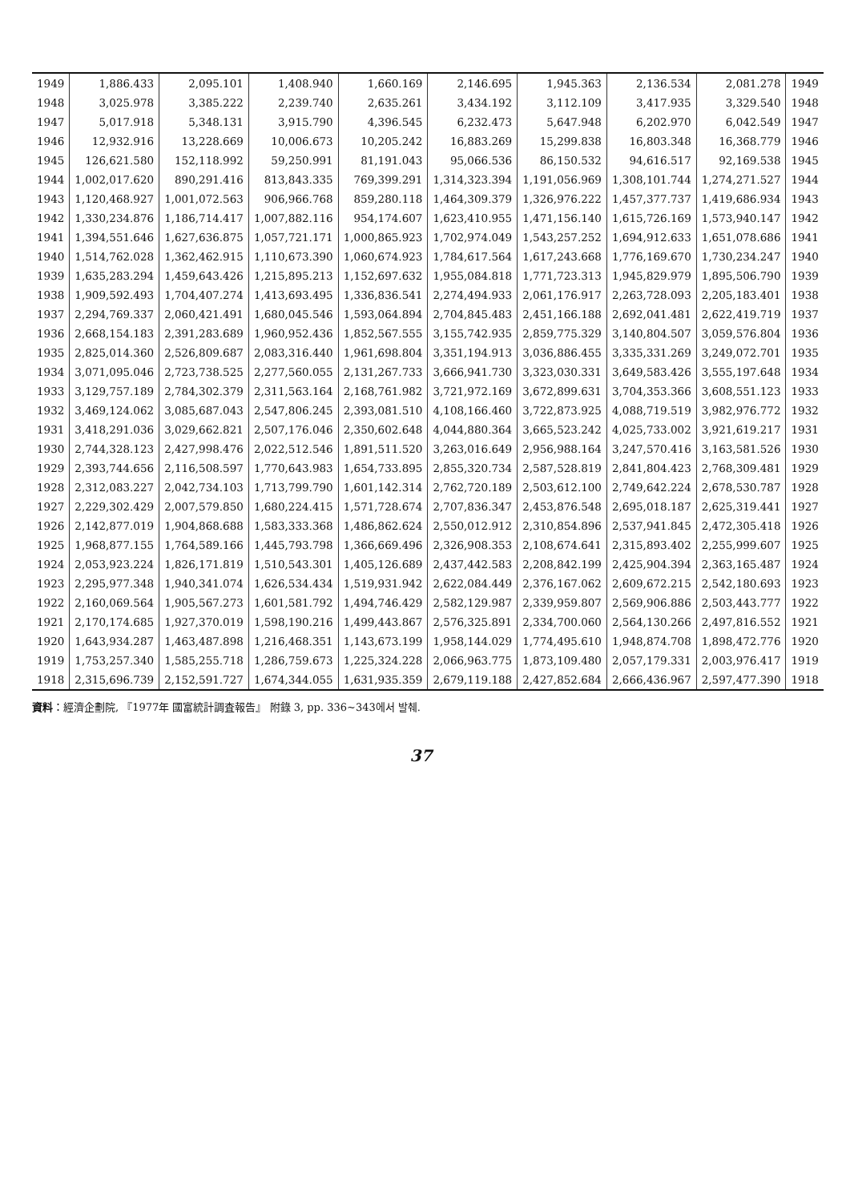| 1949 | 1,886.433 | 2,095.101 | 1,408.940 | 1,660.169 | 2,146.695 | 1,945.363 | 2,136.534 | 2,081.278 | 1949 |
| 1948 | 3,025.978 | 3,385.222 | 2,239.740 | 2,635.261 | 3,434.192 | 3,112.109 | 3,417.935 | 3,329.540 | 1948 |
| 1947 | 5,017.918 | 5,348.131 | 3,915.790 | 4,396.545 | 6,232.473 | 5,647.948 | 6,202.970 | 6,042.549 | 1947 |
| 1946 | 12,932.916 | 13,228.669 | 10,006.673 | 10,205.242 | 16,883.269 | 15,299.838 | 16,803.348 | 16,368.779 | 1946 |
| 1945 | 126,621.580 | 152,118.992 | 59,250.991 | 81,191.043 | 95,066.536 | 86,150.532 | 94,616.517 | 92,169.538 | 1945 |
| 1944 | 1,002,017.620 | 890,291.416 | 813,843.335 | 769,399.291 | 1,314,323.394 | 1,191,056.969 | 1,308,101.744 | 1,274,271.527 | 1944 |
| 1943 | 1,120,468.927 | 1,001,072.563 | 906,966.768 | 859,280.118 | 1,464,309.379 | 1,326,976.222 | 1,457,377.737 | 1,419,686.934 | 1943 |
| 1942 | 1,330,234.876 | 1,186,714.417 | 1,007,882.116 | 954,174.607 | 1,623,410.955 | 1,471,156.140 | 1,615,726.169 | 1,573,940.147 | 1942 |
| 1941 | 1,394,551.646 | 1,627,636.875 | 1,057,721.171 | 1,000,865.923 | 1,702,974.049 | 1,543,257.252 | 1,694,912.633 | 1,651,078.686 | 1941 |
| 1940 | 1,514,762.028 | 1,362,462.915 | 1,110,673.390 | 1,060,674.923 | 1,784,617.564 | 1,617,243.668 | 1,776,169.670 | 1,730,234.247 | 1940 |
| 1939 | 1,635,283.294 | 1,459,643.426 | 1,215,895.213 | 1,152,697.632 | 1,955,084.818 | 1,771,723.313 | 1,945,829.979 | 1,895,506.790 | 1939 |
| 1938 | 1,909,592.493 | 1,704,407.274 | 1,413,693.495 | 1,336,836.541 | 2,274,494.933 | 2,061,176.917 | 2,263,728.093 | 2,205,183.401 | 1938 |
| 1937 | 2,294,769.337 | 2,060,421.491 | 1,680,045.546 | 1,593,064.894 | 2,704,845.483 | 2,451,166.188 | 2,692,041.481 | 2,622,419.719 | 1937 |
| 1936 | 2,668,154.183 | 2,391,283.689 | 1,960,952.436 | 1,852,567.555 | 3,155,742.935 | 2,859,775.329 | 3,140,804.507 | 3,059,576.804 | 1936 |
| 1935 | 2,825,014.360 | 2,526,809.687 | 2,083,316.440 | 1,961,698.804 | 3,351,194.913 | 3,036,886.455 | 3,335,331.269 | 3,249,072.701 | 1935 |
| 1934 | 3,071,095.046 | 2,723,738.525 | 2,277,560.055 | 2,131,267.733 | 3,666,941.730 | 3,323,030.331 | 3,649,583.426 | 3,555,197.648 | 1934 |
| 1933 | 3,129,757.189 | 2,784,302.379 | 2,311,563.164 | 2,168,761.982 | 3,721,972.169 | 3,672,899.631 | 3,704,353.366 | 3,608,551.123 | 1933 |
| 1932 | 3,469,124.062 | 3,085,687.043 | 2,547,806.245 | 2,393,081.510 | 4,108,166.460 | 3,722,873.925 | 4,088,719.519 | 3,982,976.772 | 1932 |
| 1931 | 3,418,291.036 | 3,029,662.821 | 2,507,176.046 | 2,350,602.648 | 4,044,880.364 | 3,665,523.242 | 4,025,733.002 | 3,921,619.217 | 1931 |
| 1930 | 2,744,328.123 | 2,427,998.476 | 2,022,512.546 | 1,891,511.520 | 3,263,016.649 | 2,956,988.164 | 3,247,570.416 | 3,163,581.526 | 1930 |
| 1929 | 2,393,744.656 | 2,116,508.597 | 1,770,643.983 | 1,654,733.895 | 2,855,320.734 | 2,587,528.819 | 2,841,804.423 | 2,768,309.481 | 1929 |
| 1928 | 2,312,083.227 | 2,042,734.103 | 1,713,799.790 | 1,601,142.314 | 2,762,720.189 | 2,503,612.100 | 2,749,642.224 | 2,678,530.787 | 1928 |
| 1927 | 2,229,302.429 | 2,007,579.850 | 1,680,224.415 | 1,571,728.674 | 2,707,836.347 | 2,453,876.548 | 2,695,018.187 | 2,625,319.441 | 1927 |
| 1926 | 2,142,877.019 | 1,904,868.688 | 1,583,333.368 | 1,486,862.624 | 2,550,012.912 | 2,310,854.896 | 2,537,941.845 | 2,472,305.418 | 1926 |
| 1925 | 1,968,877.155 | 1,764,589.166 | 1,445,793.798 | 1,366,669.496 | 2,326,908.353 | 2,108,674.641 | 2,315,893.402 | 2,255,999.607 | 1925 |
| 1924 | 2,053,923.224 | 1,826,171.819 | 1,510,543.301 | 1,405,126.689 | 2,437,442.583 | 2,208,842.199 | 2,425,904.394 | 2,363,165.487 | 1924 |
| 1923 | 2,295,977.348 | 1,940,341.074 | 1,626,534.434 | 1,519,931.942 | 2,622,084.449 | 2,376,167.062 | 2,609,672.215 | 2,542,180.693 | 1923 |
| 1922 | 2,160,069.564 | 1,905,567.273 | 1,601,581.792 | 1,494,746.429 | 2,582,129.987 | 2,339,959.807 | 2,569,906.886 | 2,503,443.777 | 1922 |
| 1921 | 2,170,174.685 | 1,927,370.019 | 1,598,190.216 | 1,499,443.867 | 2,576,325.891 | 2,334,700.060 | 2,564,130.266 | 2,497,816.552 | 1921 |
| 1920 | 1,643,934.287 | 1,463,487.898 | 1,216,468.351 | 1,143,673.199 | 1,958,144.029 | 1,774,495.610 | 1,948,874.708 | 1,898,472.776 | 1920 |
| 1919 | 1,753,257.340 | 1,585,255.718 | 1,286,759.673 | 1,225,324.228 | 2,066,963.775 | 1,873,109.480 | 2,057,179.331 | 2,003,976.417 | 1919 |
| 1918 | 2,315,696.739 | 2,152,591.727 | 1,674,344.055 | 1,631,935.359 | 2,679,119.188 | 2,427,852.684 | 2,666,436.967 | 2,597,477.390 | 1918 |
資料：經濟企劃院, 『1977年 國富統計調査報告』 附錄 3, pp. 336~343에서 발췌.
37